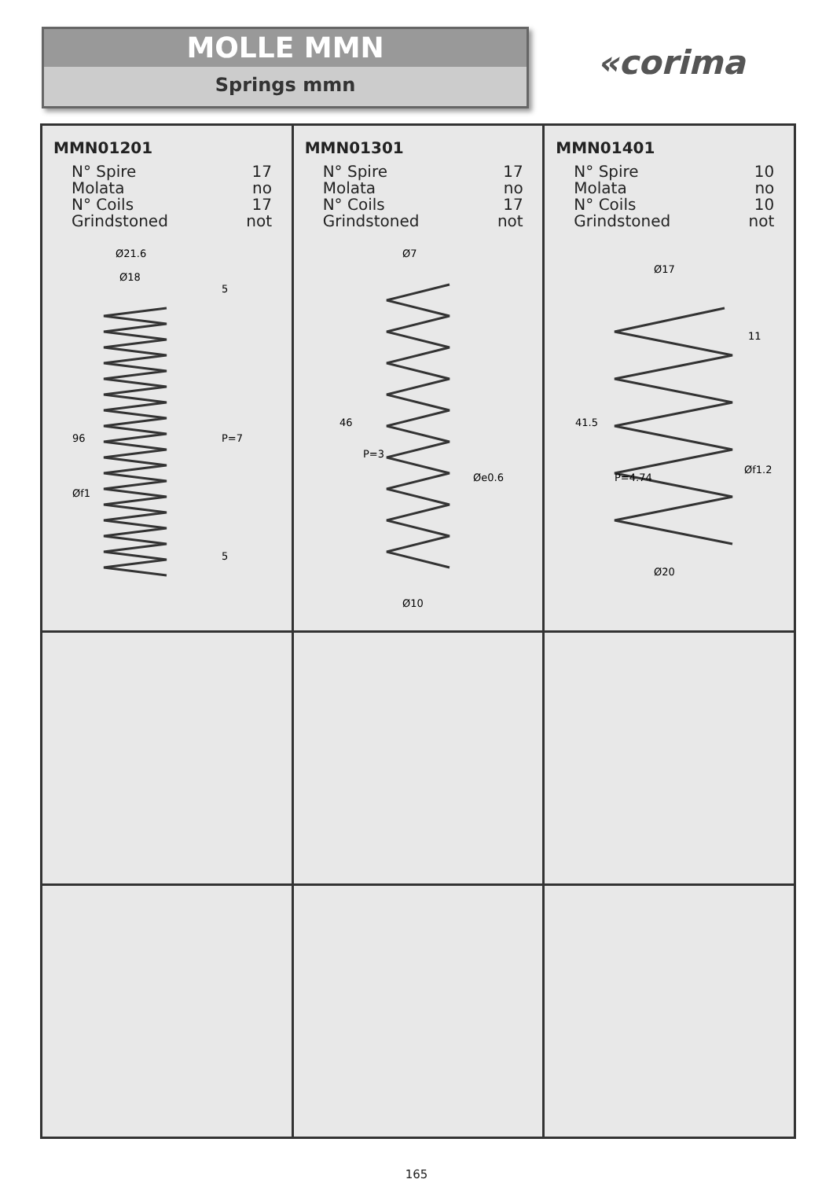MOLLE MMN
Springs mmn
«corima
| MMN01201 N° Spire 17 Molata no N° Coils 17 Grindstoned not Ø21.6 Ø18 96 P=7 Øf1 5 5 | MMN01301 N° Spire 17 Molata no N° Coils 17 Grindstoned not Ø7 46 P=3 Øe0.6 Ø10 | MMN01401 N° Spire 10 Molata no N° Coils 10 Grindstoned not Ø17 41.5 11 P=4.74 Øf1.2 Ø20 |
165